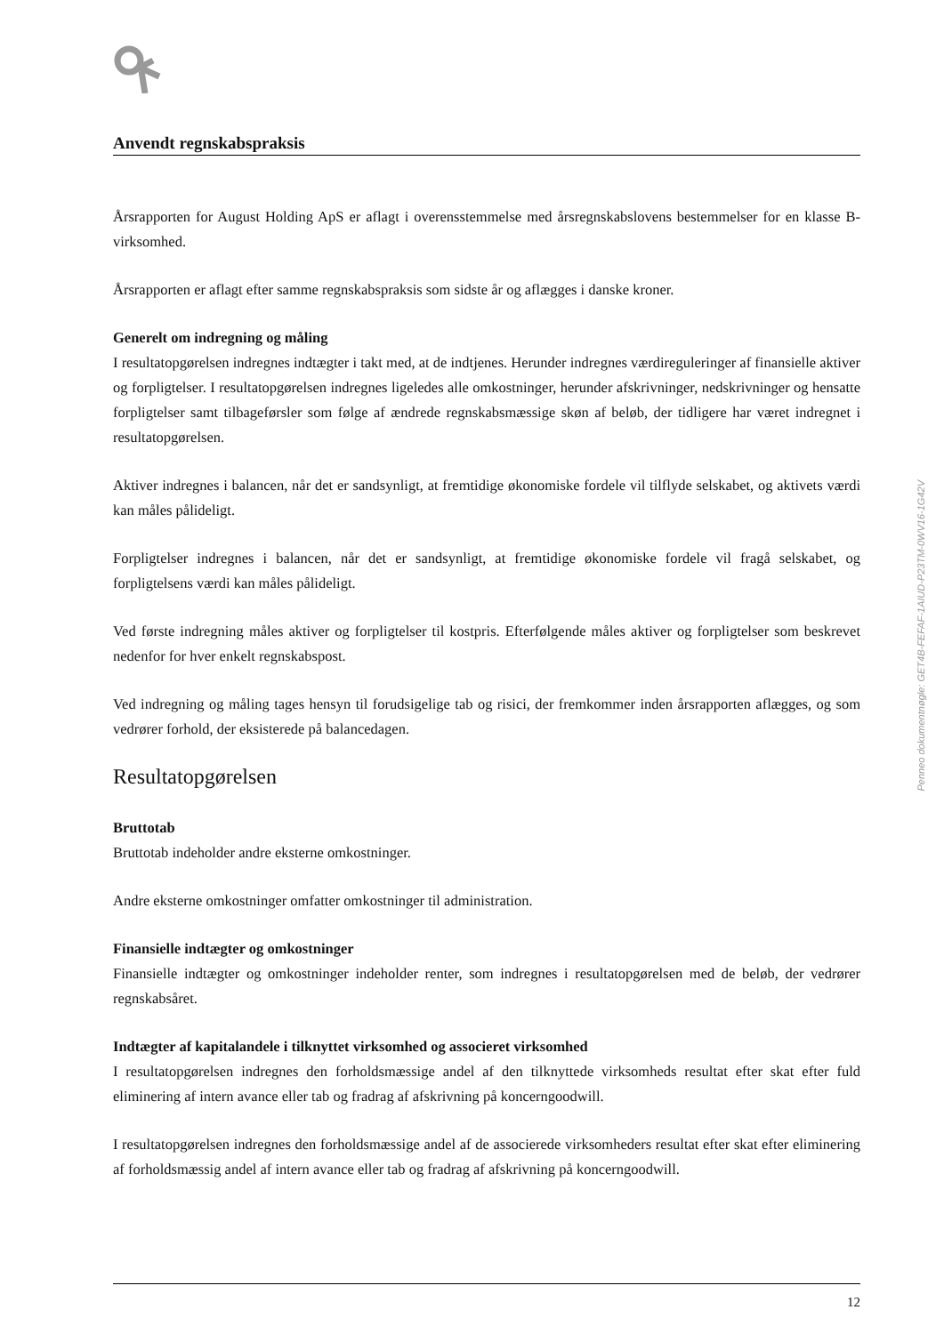Anvendt regnskabspraksis
Årsrapporten for August Holding ApS er aflagt i overensstemmelse med årsregnskabslovens bestemmelser for en klasse B-virksomhed.
Årsrapporten er aflagt efter samme regnskabspraksis som sidste år og aflægges i danske kroner.
Generelt om indregning og måling
I resultatopgørelsen indregnes indtægter i takt med, at de indtjenes. Herunder indregnes værdireguleringer af finansielle aktiver og forpligtelser. I resultatopgørelsen indregnes ligeledes alle omkostninger, herunder afskrivninger, nedskrivninger og hensatte forpligtelser samt tilbageførsler som følge af ændrede regnskabsmæssige skøn af beløb, der tidligere har været indregnet i resultatopgørelsen.
Aktiver indregnes i balancen, når det er sandsynligt, at fremtidige økonomiske fordele vil tilflyde selskabet, og aktivets værdi kan måles pålideligt.
Forpligtelser indregnes i balancen, når det er sandsynligt, at fremtidige økonomiske fordele vil fragå selskabet, og forpligtelsens værdi kan måles pålideligt.
Ved første indregning måles aktiver og forpligtelser til kostpris. Efterfølgende måles aktiver og forpligtelser som beskrevet nedenfor for hver enkelt regnskabspost.
Ved indregning og måling tages hensyn til forudsigelige tab og risici, der fremkommer inden årsrapporten aflægges, og som vedrører forhold, der eksisterede på balancedagen.
Resultatopgørelsen
Bruttotab
Bruttotab indeholder andre eksterne omkostninger.
Andre eksterne omkostninger omfatter omkostninger til administration.
Finansielle indtægter og omkostninger
Finansielle indtægter og omkostninger indeholder renter, som indregnes i resultatopgørelsen med de beløb, der vedrører regnskabsåret.
Indtægter af kapitalandele i tilknyttet virksomhed og associeret virksomhed
I resultatopgørelsen indregnes den forholdsmæssige andel af den tilknyttede virksomheds resultat efter skat efter fuld eliminering af intern avance eller tab og fradrag af afskrivning på koncerngoodwill.
I resultatopgørelsen indregnes den forholdsmæssige andel af de associerede virksomheders resultat efter skat efter eliminering af forholdsmæssig andel af intern avance eller tab og fradrag af afskrivning på koncerngoodwill.
Penneo dokumentnøgle: GET4B-FEFAF-1AIUD-P23TM-0WV16-1G42V
12